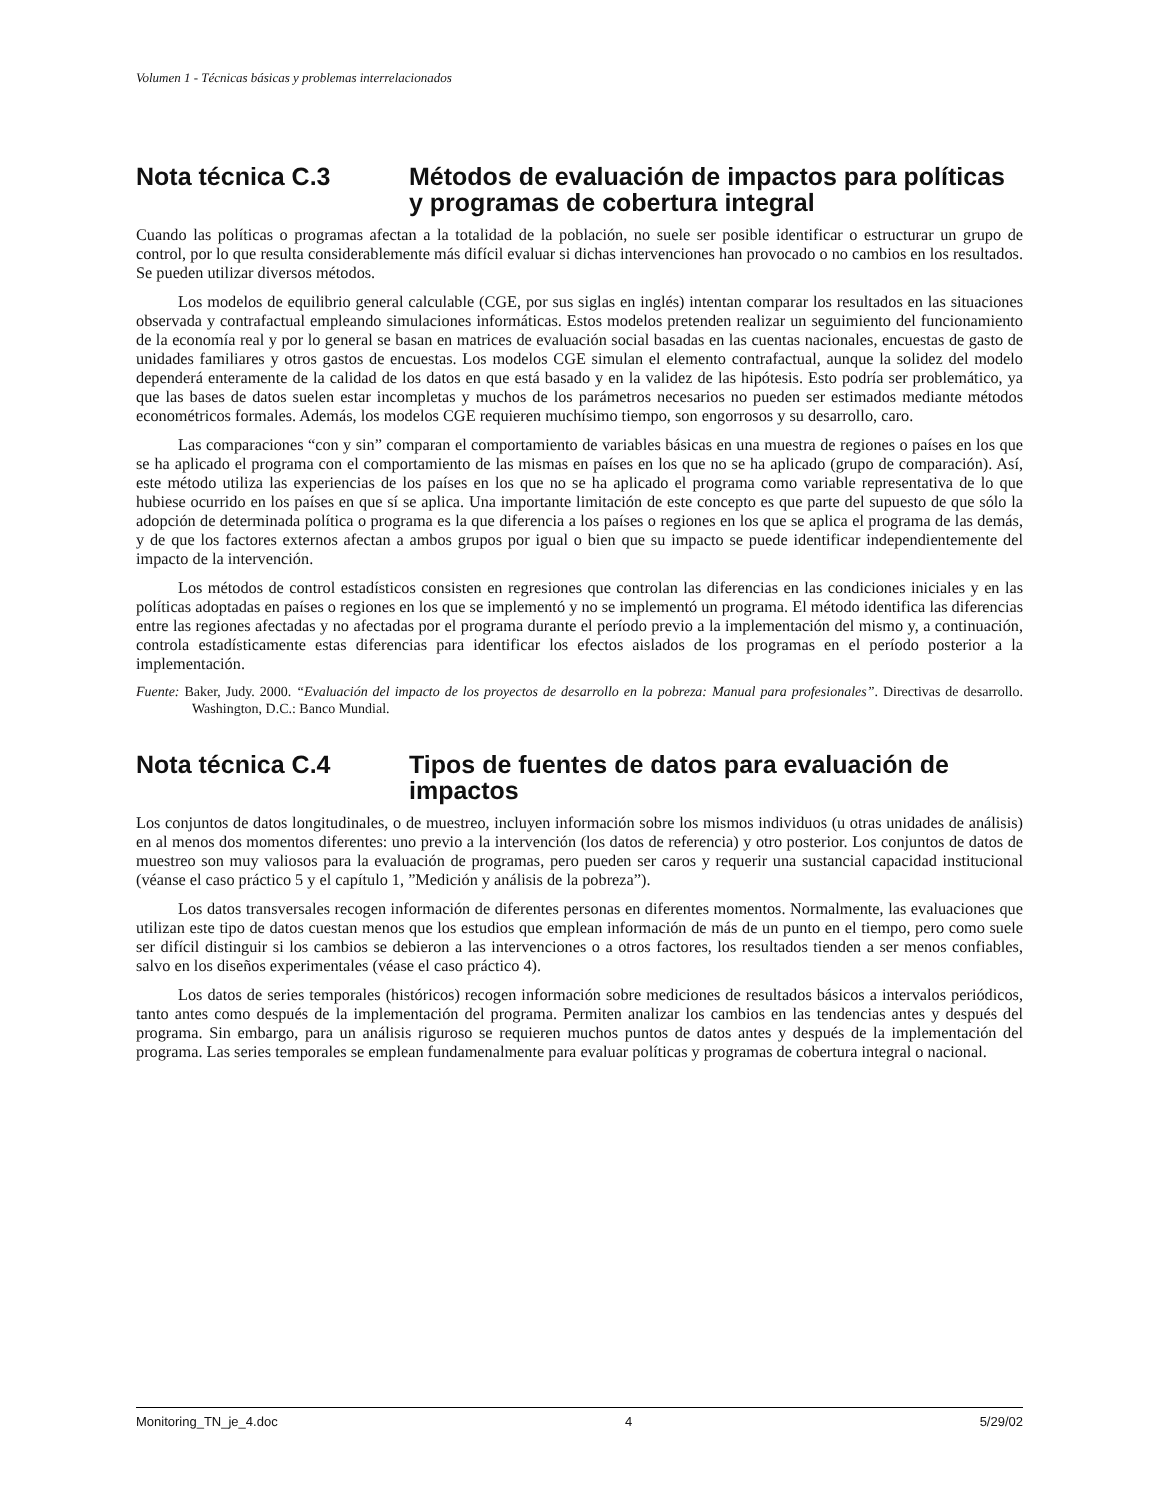Volumen 1 - Técnicas básicas y problemas interrelacionados
Nota técnica C.3 Métodos de evaluación de impactos para políticas y programas de cobertura integral
Cuando las políticas o programas afectan a la totalidad de la población, no suele ser posible identificar o estructurar un grupo de control, por lo que resulta considerablemente más difícil evaluar si dichas intervenciones han provocado o no cambios en los resultados. Se pueden utilizar diversos métodos.
Los modelos de equilibrio general calculable (CGE, por sus siglas en inglés) intentan comparar los resultados en las situaciones observada y contrafactual empleando simulaciones informáticas. Estos modelos pretenden realizar un seguimiento del funcionamiento de la economía real y por lo general se basan en matrices de evaluación social basadas en las cuentas nacionales, encuestas de gasto de unidades familiares y otros gastos de encuestas. Los modelos CGE simulan el elemento contrafactual, aunque la solidez del modelo dependerá enteramente de la calidad de los datos en que está basado y en la validez de las hipótesis. Esto podría ser problemático, ya que las bases de datos suelen estar incompletas y muchos de los parámetros necesarios no pueden ser estimados mediante métodos econométricos formales. Además, los modelos CGE requieren muchísimo tiempo, son engorrosos y su desarrollo, caro.
Las comparaciones “con y sin” comparan el comportamiento de variables básicas en una muestra de regiones o países en los que se ha aplicado el programa con el comportamiento de las mismas en países en los que no se ha aplicado (grupo de comparación). Así, este método utiliza las experiencias de los países en los que no se ha aplicado el programa como variable representativa de lo que hubiese ocurrido en los países en que sí se aplica. Una importante limitación de este concepto es que parte del supuesto de que sólo la adopción de determinada política o programa es la que diferencia a los países o regiones en los que se aplica el programa de las demás, y de que los factores externos afectan a ambos grupos por igual o bien que su impacto se puede identificar independientemente del impacto de la intervención.
Los métodos de control estadísticos consisten en regresiones que controlan las diferencias en las condiciones iniciales y en las políticas adoptadas en países o regiones en los que se implementó y no se implementó un programa. El método identifica las diferencias entre las regiones afectadas y no afectadas por el programa durante el período previo a la implementación del mismo y, a continuación, controla estadísticamente estas diferencias para identificar los efectos aislados de los programas en el período posterior a la implementación.
Fuente: Baker, Judy. 2000. “Evaluación del impacto de los proyectos de desarrollo en la pobreza: Manual para profesionales”. Directivas de desarrollo. Washington, D.C.: Banco Mundial.
Nota técnica C.4 Tipos de fuentes de datos para evaluación de impactos
Los conjuntos de datos longitudinales, o de muestreo, incluyen información sobre los mismos individuos (u otras unidades de análisis) en al menos dos momentos diferentes: uno previo a la intervención (los datos de referencia) y otro posterior. Los conjuntos de datos de muestreo son muy valiosos para la evaluación de programas, pero pueden ser caros y requerir una sustancial capacidad institucional (véanse el caso práctico 5 y el capítulo 1, ”Medición y análisis de la pobreza”).
Los datos transversales recogen información de diferentes personas en diferentes momentos. Normalmente, las evaluaciones que utilizan este tipo de datos cuestan menos que los estudios que emplean información de más de un punto en el tiempo, pero como suele ser difícil distinguir si los cambios se debieron a las intervenciones o a otros factores, los resultados tienden a ser menos confiables, salvo en los diseños experimentales (véase el caso práctico 4).
Los datos de series temporales (históricos) recogen información sobre mediciones de resultados básicos a intervalos periódicos, tanto antes como después de la implementación del programa. Permiten analizar los cambios en las tendencias antes y después del programa. Sin embargo, para un análisis riguroso se requieren muchos puntos de datos antes y después de la implementación del programa. Las series temporales se emplean fundamenalmente para evaluar políticas y programas de cobertura integral o nacional.
Monitoring_TN_je_4.doc 4 5/29/02